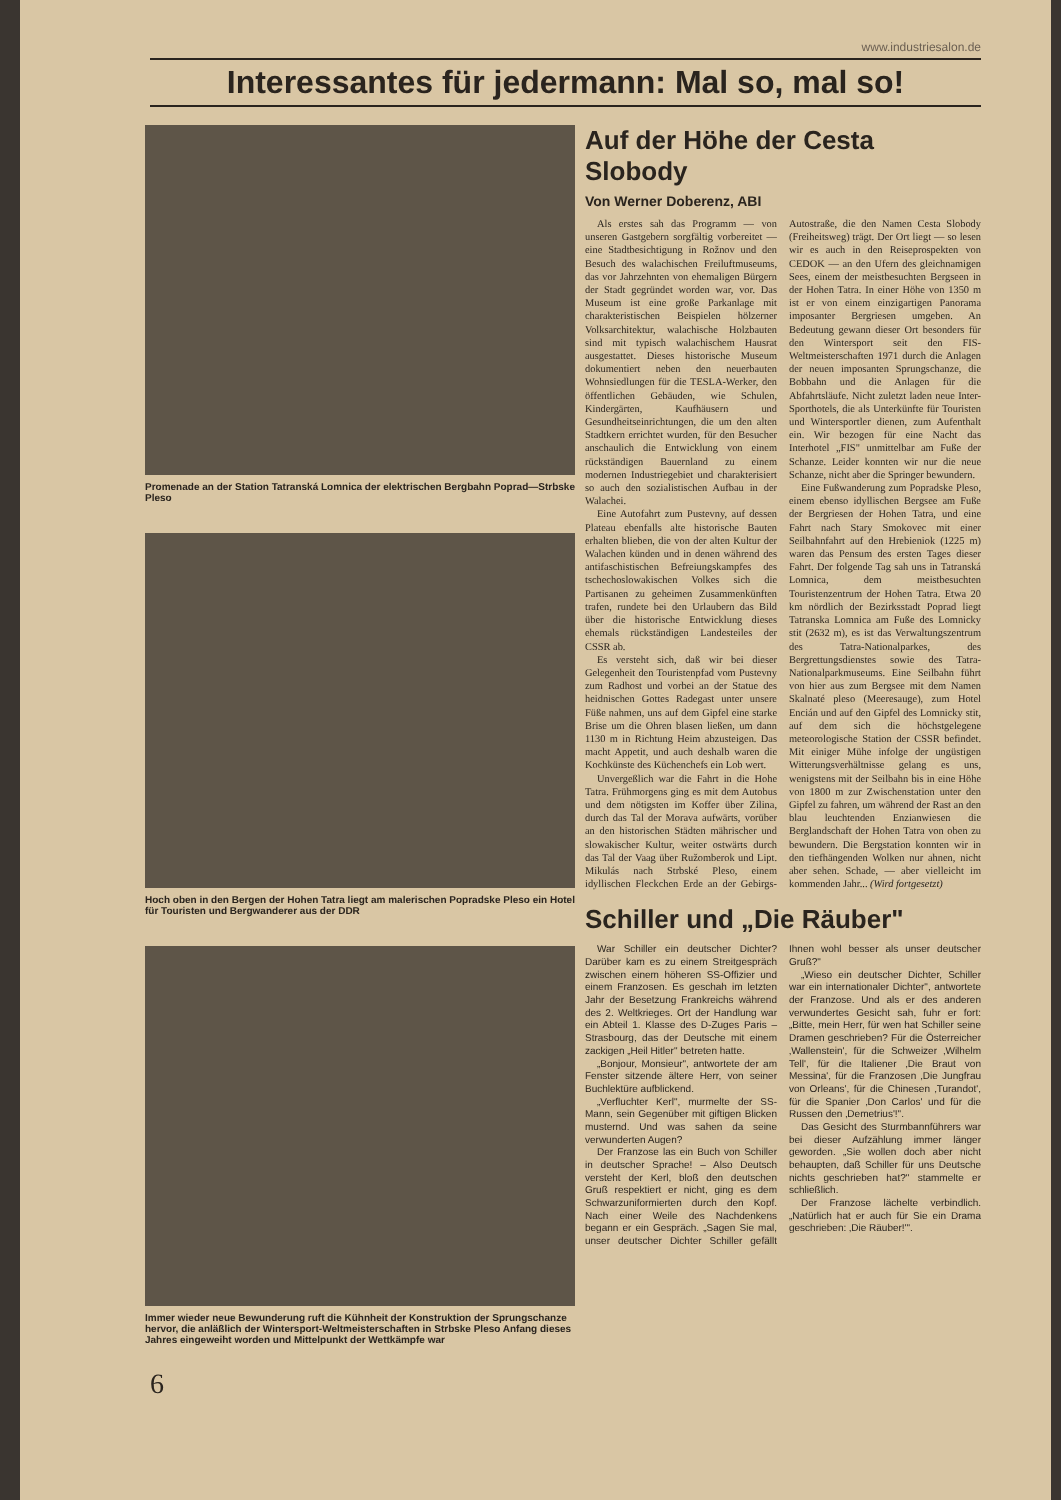www.industriesalon.de
Interessantes für jedermann: Mal so, mal so!
Promenade an der Station Tatranská Lomnica der elektrischen Bergbahn Poprad—Strbske Pleso
Hoch oben in den Bergen der Hohen Tatra liegt am malerischen Popradske Pleso ein Hotel für Touristen und Bergwanderer aus der DDR
Immer wieder neue Bewunderung ruft die Kühnheit der Konstruktion der Sprungschanze hervor, die anläßlich der Wintersport-Weltmeisterschaften in Strbske Pleso Anfang dieses Jahres eingeweiht worden und Mittelpunkt der Wettkämpfe war
Auf der Höhe der Cesta Slobody
Von Werner Doberenz, ABI
Als erstes sah das Programm — von unseren Gastgebern sorgfältig vorbereitet — eine Stadtbesichtigung in Rožnov und den Besuch des walachischen Freiluftmuseums, das vor Jahrzehnten von ehemaligen Bürgern der Stadt gegründet worden war, vor. Das Museum ist eine große Parkanlage mit charakteristischen Beispielen hölzerner Volksarchitektur, walachische Holzbauten sind mit typisch walachischem Hausrat ausgestattet. Dieses historische Museum dokumentiert neben den neuerbauten Wohnsiedlungen für die TESLA-Werker, den öffentlichen Gebäuden, wie Schulen, Kindergärten, Kaufhäusern und Gesundheitseinrichtungen, die um den alten Stadtkern errichtet wurden, für den Besucher anschaulich die Entwicklung von einem rückständigen Bauernland zu einem modernen Industriegebiet und charakterisiert so auch den sozialistischen Aufbau in der Walachei.
Eine Autofahrt zum Pustevny, auf dessen Plateau ebenfalls alte historische Bauten erhalten blieben, die von der alten Kultur der Walachen künden und in denen während des antifaschistischen Befreiungskampfes des tschechoslowakischen Volkes sich die Partisanen zu geheimen Zusammenkünften trafen, rundete bei den Urlaubern das Bild über die historische Entwicklung dieses ehemals rückständigen Landesteiles der CSSR ab.
Es versteht sich, daß wir bei dieser Gelegenheit den Touristenpfad vom Pustevny zum Radhost und vorbei an der Statue des heidnischen Gottes Radegast unter unsere Füße nahmen, uns auf dem Gipfel eine starke Brise um die Ohren blasen ließen, um dann 1130 m in Richtung Heim abzusteigen. Das macht Appetit, und auch deshalb waren die Kochkünste des Küchenchefs ein Lob wert.
Unvergeßlich war die Fahrt in die Hohe Tatra. Frühmorgens ging es mit dem Autobus und dem nötigsten im Koffer über Zilina, durch das Tal der Morava aufwärts, vorüber an den historischen Städten mährischer und slowakischer Kultur, weiter ostwärts durch das Tal der Vaag über Ružomberok und Lipt. Mikulás nach Strbské Pleso, einem idyllischen Fleckchen Erde an der Gebirgs-Autostraße, die den Namen Cesta Slobody (Freiheitsweg) trägt. Der Ort liegt — so lesen wir es auch in den Reiseprospekten von CEDOK — an den Ufern des gleichnamigen Sees, einem der meistbesuchten Bergseen in der Hohen Tatra. In einer Höhe von 1350 m ist er von einem einzigartigen Panorama imposanter Bergriesen umgeben. An Bedeutung gewann dieser Ort besonders für den Wintersport seit den FIS-Weltmeisterschaften 1971 durch die Anlagen der neuen imposanten Sprungschanze, die Bobbahn und die Anlagen für die Abfahrtsläufe. Nicht zuletzt laden neue Inter-Sporthotels, die als Unterkünfte für Touristen und Wintersportler dienen, zum Aufenthalt ein. Wir bezogen für eine Nacht das Interhotel „FIS" unmittelbar am Fuße der Schanze. Leider konnten wir nur die neue Schanze, nicht aber die Springer bewundern.
Eine Fußwanderung zum Popradske Pleso, einem ebenso idyllischen Bergsee am Fuße der Bergriesen der Hohen Tatra, und eine Fahrt nach Stary Smokovec mit einer Seilbahnfahrt auf den Hrebieniok (1225 m) waren das Pensum des ersten Tages dieser Fahrt. Der folgende Tag sah uns in Tatranská Lomnica, dem meistbesuchten Touristenzentrum der Hohen Tatra. Etwa 20 km nördlich der Bezirksstadt Poprad liegt Tatranska Lomnica am Fuße des Lomnicky stit (2632 m), es ist das Verwaltungszentrum des Tatra-Nationalparkes, des Bergrettungsdienstes sowie des Tatra-Nationalparkmuseums. Eine Seilbahn führt von hier aus zum Bergsee mit dem Namen Skalnaté pleso (Meeresauge), zum Hotel Encián und auf den Gipfel des Lomnicky stit, auf dem sich die höchstgelegene meteorologische Station der CSSR befindet. Mit einiger Mühe infolge der ungüstigen Witterungsverhältnisse gelang es uns, wenigstens mit der Seilbahn bis in eine Höhe von 1800 m zur Zwischenstation unter den Gipfel zu fahren, um während der Rast an den blau leuchtenden Enzianwiesen die Berglandschaft der Hohen Tatra von oben zu bewundern. Die Bergstation konnten wir in den tiefhängenden Wolken nur ahnen, nicht aber sehen. Schade, — aber vielleicht im kommenden Jahr... (Wird fortgesetzt)
Schiller und „Die Räuber"
War Schiller ein deutscher Dichter? Darüber kam es zu einem Streitgespräch zwischen einem höheren SS-Offizier und einem Franzosen. Es geschah im letzten Jahr der Besetzung Frankreichs während des 2. Weltkrieges. Ort der Handlung war ein Abteil 1. Klasse des D-Zuges Paris – Strasbourg, das der Deutsche mit einem zackigen „Heil Hitler" betreten hatte.
„Bonjour, Monsieur", antwortete der am Fenster sitzende ältere Herr, von seiner Buchlektüre aufblickend.
„Verfluchter Kerl", murmelte der SS-Mann, sein Gegenüber mit giftigen Blicken musternd. Und was sahen da seine verwunderten Augen?
Der Franzose las ein Buch von Schiller in deutscher Sprache! – Also Deutsch versteht der Kerl, bloß den deutschen Gruß respektiert er nicht, ging es dem Schwarzuniformierten durch den Kopf. Nach einer Weile des Nachdenkens begann er ein Gespräch. „Sagen Sie mal, unser deutscher Dichter Schiller gefällt Ihnen wohl besser als unser deutscher Gruß?"
„Wieso ein deutscher Dichter, Schiller war ein internationaler Dichter", antwortete der Franzose. Und als er des anderen verwundertes Gesicht sah, fuhr er fort: „Bitte, mein Herr, für wen hat Schiller seine Dramen geschrieben? Für die Österreicher ‚Wallenstein', für die Schweizer ‚Wilhelm Tell', für die Italiener ‚Die Braut von Messina', für die Franzosen ‚Die Jungfrau von Orleans', für die Chinesen ‚Turandot', für die Spanier ‚Don Carlos' und für die Russen den ‚Demetrius'!".
Das Gesicht des Sturmbannführers war bei dieser Aufzählung immer länger geworden. „Sie wollen doch aber nicht behaupten, daß Schiller für uns Deutsche nichts geschrieben hat?" stammelte er schließlich.
Der Franzose lächelte verbindlich. „Natürlich hat er auch für Sie ein Drama geschrieben: ‚Die Räuber!'".
6